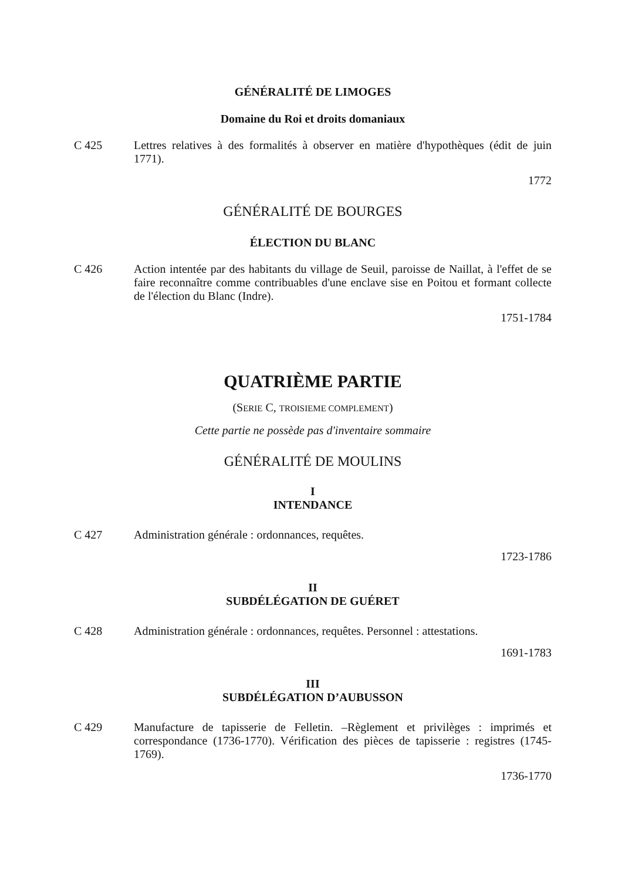GÉNÉRALITÉ DE LIMOGES
Domaine du Roi et droits domaniaux
C 425 Lettres relatives à des formalités à observer en matière d'hypothèques (édit de juin 1771).
1772
GÉNÉRALITÉ DE BOURGES
ÉLECTION DU BLANC
C 426 Action intentée par des habitants du village de Seuil, paroisse de Naillat, à l'effet de se faire reconnaître comme contribuables d'une enclave sise en Poitou et formant collecte de l'élection du Blanc (Indre).
1751-1784
QUATRIÈME PARTIE
(SERIE C, TROISIEME COMPLEMENT)
Cette partie ne possède pas d'inventaire sommaire
GÉNÉRALITÉ DE MOULINS
I
INTENDANCE
C 427 Administration générale : ordonnances, requêtes.
1723-1786
II
SUBDÉLÉGATION DE GUÉRET
C 428 Administration générale : ordonnances, requêtes. Personnel : attestations.
1691-1783
III
SUBDÉLÉGATION D’AUBUSSON
C 429 Manufacture de tapisserie de Felletin. –Règlement et privilèges : imprimés et correspondance (1736-1770). Vérification des pièces de tapisserie : registres (1745-1769).
1736-1770